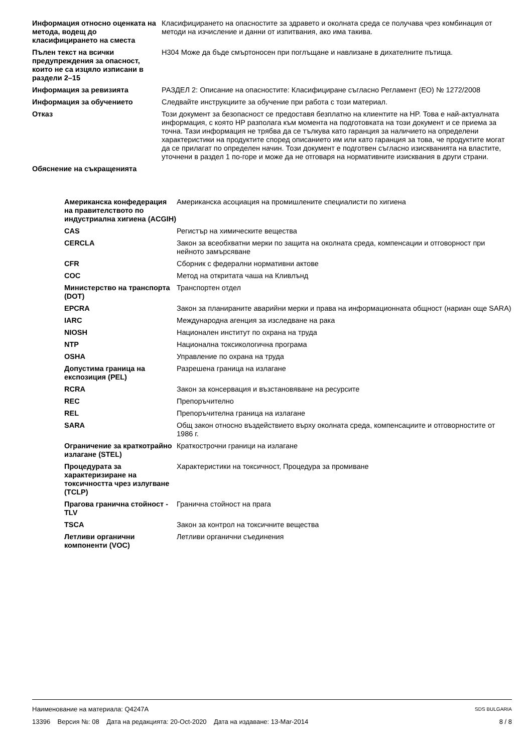| Информация относно оценката на метода, водещ до класифицирането на сместа | Класифицирането на опасностите за здравето и околната среда се получава чрез комбинация от методи на изчисление и данни от изпитвания, ако има такива. |
| Пълен текст на всички предупреждения за опасност, които не са изцяло изписани в раздели 2–15 | H304 Може да бъде смъртоносен при поглъщане и навлизане в дихателните пътища. |
| Информация за ревизията | РАЗДЕЛ 2: Описание на опасностите: Класифициране съгласно Регламент (ЕО) № 1272/2008 |
| Информация за обучението | Следвайте инструкциите за обучение при работа с този материал. |
| Отказ | Този документ за безопасност се предоставя безплатно на клиентите на HP. Това е най-актуалната информация, с която HP разполага към момента на подготовката на този документ и се приема за точна. Тази информация не трябва да се тълкува като гаранция за наличието на определени характеристики на продуктите според описанието им или като гаранция за това, че продуктите могат да се прилагат по определен начин. Този документ е подготвен съгласно изискванията на властите, уточнени в раздел 1 по-горе и може да не отговаря на нормативните изисквания в други страни. |
| Обяснение на съкращенията | |
| Американска конфедерация на правителството по индустриална хигиена (ACGIH) | Американска асоциация на промишлените специалисти по хигиена |
| CAS | Регистър на химическите вещества |
| CERCLA | Закон за всеобхватни мерки по защита на околната среда, компенсации и отговорност при нейното замърсяване |
| CFR | Сборник с федерални нормативни актове |
| COC | Метод на откритата чаша на Кливлънд |
| Министерство на транспорта (DOT) | Транспортен отдел |
| EPCRA | Закон за планираните аварийни мерки и права на информационната общност (нариан още SARA) |
| IARC | Международна агенция за изследване на рака |
| NIOSH | Национален институт по охрана на труда |
| NTP | Национална токсикологична програма |
| OSHA | Управление по охрана на труда |
| Допустима граница на експозиция (PEL) | Разрешена граница на излагане |
| RCRA | Закон за консервация и възстановяване на ресурсите |
| REC | Препоръчително |
| REL | Препоръчителна граница на излагане |
| SARA | Общ закон относно въздействието върху околната среда, компенсациите и отговорностите от 1986 г. |
| Ограничение за краткотрайно излагане (STEL) | Краткострочни граници на излагане |
| Процедурата за характеризиране на токсичността чрез излугване (TCLP) | Характеристики на токсичност, Процедура за промиване |
| Прагова гранична стойност - TLV | Гранична стойност на прага |
| TSCA | Закон за контрол на токсичните вещества |
| Летливи органични компоненти (VOC) | Летливи органични съединения |
Наименование на материала: Q4247A SDS BULGARIA
13396 Версия №: 08 Дата на редакцията: 20-Oct-2020 Дата на издаване: 13-Mar-2014 8 / 8